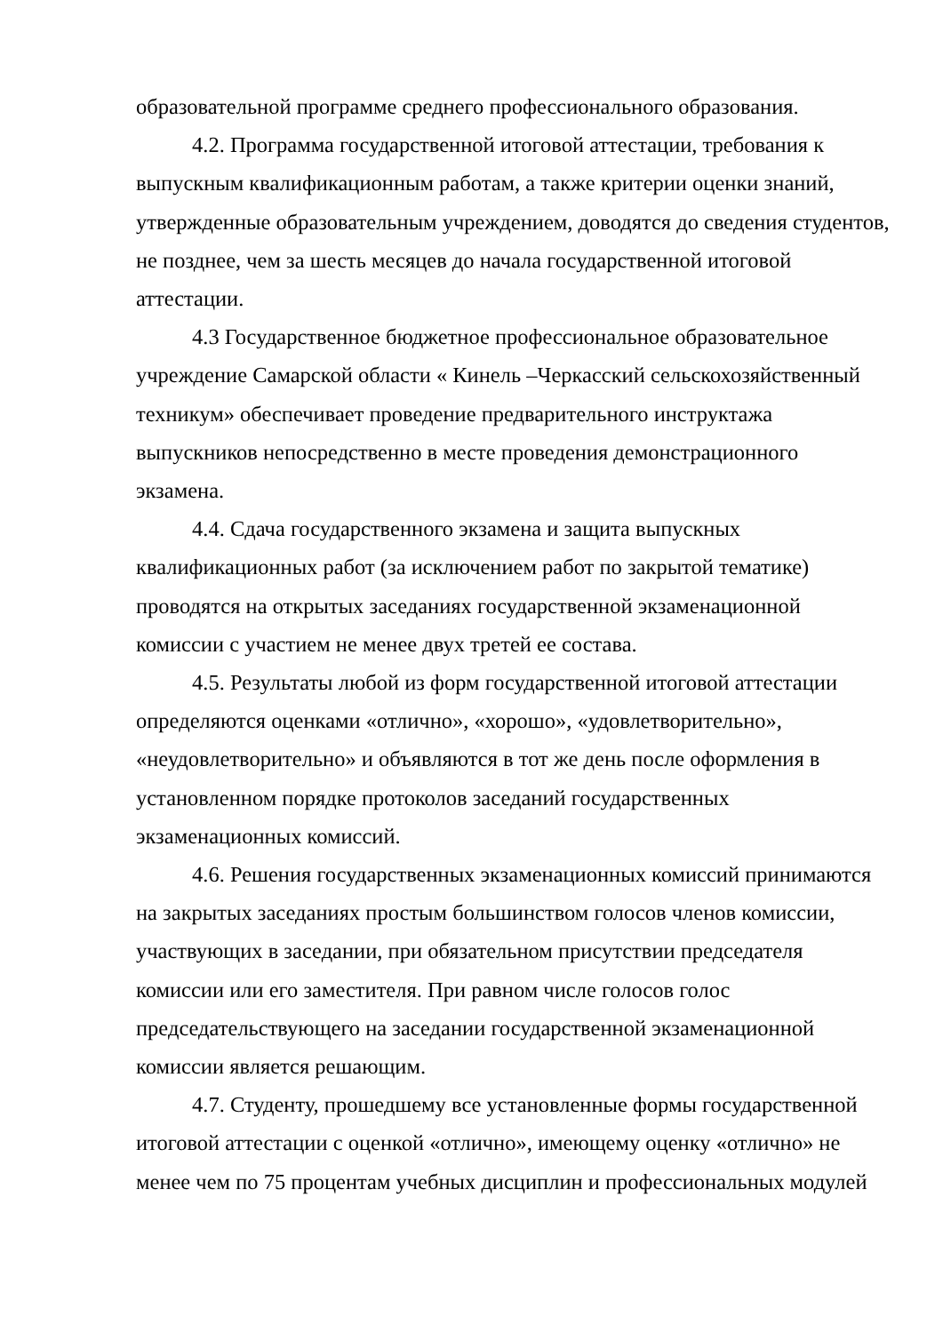образовательной программе среднего профессионального образования.
4.2. Программа государственной итоговой аттестации, требования к выпускным квалификационным работам, а также критерии оценки знаний, утвержденные образовательным учреждением, доводятся до сведения студентов, не позднее, чем за шесть месяцев до начала государственной итоговой аттестации.
4.3 Государственное бюджетное профессиональное образовательное учреждение Самарской области « Кинель –Черкасский сельскохозяйственный техникум» обеспечивает проведение предварительного инструктажа выпускников непосредственно в месте проведения демонстрационного экзамена.
4.4. Сдача государственного экзамена и защита выпускных квалификационных работ (за исключением работ по закрытой тематике) проводятся на открытых заседаниях государственной экзаменационной комиссии с участием не менее двух третей ее состава.
4.5. Результаты любой из форм государственной итоговой аттестации определяются оценками «отлично», «хорошо», «удовлетворительно», «неудовлетворительно» и объявляются в тот же день после оформления в установленном порядке протоколов заседаний государственных экзаменационных комиссий.
4.6. Решения государственных экзаменационных комиссий принимаются на закрытых заседаниях простым большинством голосов членов комиссии, участвующих в заседании, при обязательном присутствии председателя комиссии или его заместителя. При равном числе голосов голос председательствующего на заседании государственной экзаменационной комиссии является решающим.
4.7. Студенту, прошедшему все установленные формы государственной итоговой аттестации с оценкой «отлично», имеющему оценку «отлично» не менее чем по 75 процентам учебных дисциплин и профессиональных модулей